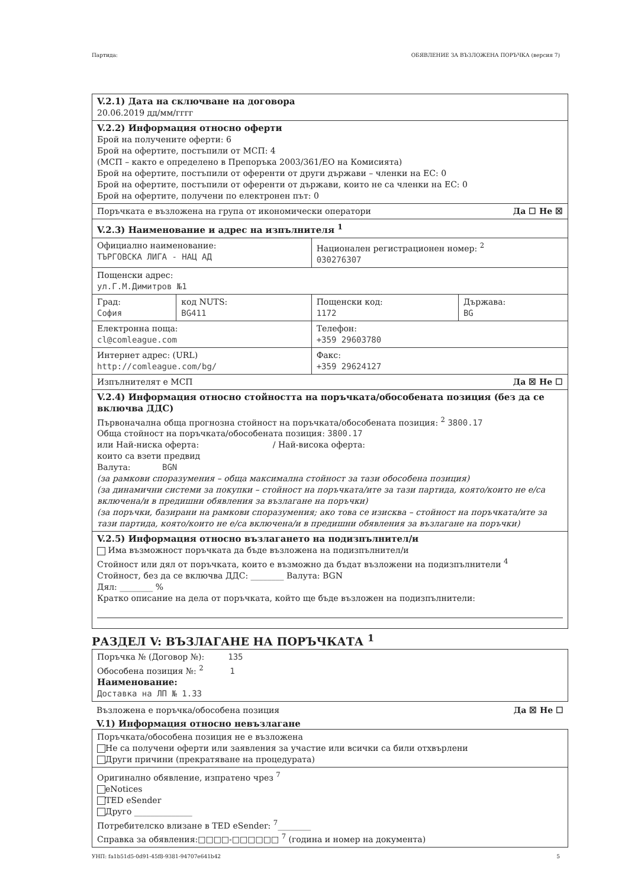Партида: ОБЯВЛЕНИЕ ЗА ВЪЗЛОЖЕНА ПОРЪЧКА (версия 7)
| V.2.1) Дата на сключване на договора 20.06.2019 дд/мм/гггг | | | |
| V.2.2) Информация относно оферти Брой на получените оферти: 6 Брой на офертите, постъпили от МСП: 4 (МСП – както е определено в Препоръка 2003/361/ЕО на Комисията) Брой на офертите, постъпили от оференти от други държави – членки на ЕС: 0 Брой на офертите, постъпили от оференти от държави, които не са членки на ЕС: 0 Брой на офертите, получени по електронен път: 0 | | | |
| Поръчката е възложена на група от икономически оператори Да ☐ Не ☒ | | | |
| V.2.3) Наименование и адрес на изпълнителя <sup>1</sup> | | | |
| Официално наименование: ТЪРГОВСКА ЛИГА - НАЦ АД | | Национален регистрационен номер: <sup>2</sup> 030276307 | |
| Пощенски адрес: ул.Г.М.Димитров №1 | | | |
| Град: София | код NUTS: BG411 | Пощенски код: 1172 | Държава: BG |
| Електронна поща: cl@comleague.com | | Телефон: +359 29603780 | |
| Интернет адрес: (URL) http://comleague.com/bg/ | | Факс: +359 29624127 | |
| Изпълнителят е МСП Да ☒ Не ☐ | | | |
| V.2.4) Информация относно стойността на поръчката/обособената позиция (без да се включва ДДС) Първоначална обща прогнозна стойност на поръчката/обособената позиция: <sup>2</sup> 3800.17 Обща стойност на поръчката/обособената позиция: 3800.17 или Най-ниска оферта: / Най-висока оферта: които са взети предвид Валута: BGN (за рамкови споразумения – обща максимална стойност за тази обособена позиция) (за динамични системи за покупки – стойност на поръчката/ите за тази партида, която/които не е/са включена/и в предишни обявления за възлагане на поръчки) (за поръчки, базирани на рамкови споразумения; ако това се изисква – стойност на поръчката/ите за тази партида, която/които не е/са включена/и в предишни обявления за възлагане на поръчки) | | | |
| V.2.5) Информация относно възлагането на подизпълнител/и Има възможност поръчката да бъде възложена на подизпълнител/и Стойност или дял от поръчката, които е възможно да бъдат възложени на подизпълнители <sup>4</sup> Стойност, без да се включва ДДС: ________ Валута: BGN Дял: ________ % Кратко описание на дела от поръчката, който ще бъде възложен на подизпълнители: | | | |
РАЗДЕЛ V: ВЪЗЛАГАНЕ НА ПОРЪЧКАТА <sup>1</sup>
| Поръчка № (Договор №): 135 Обособена позиция №: <sup>2</sup> 1 Наименование: Доставка на ЛП № 1.33 |
Възложена е поръчка/обособена позиция Да ☒ Не ☐
V.1) Информация относно невъзлагане
| Поръчката/обособена позиция не е възложена Не са получени оферти или заявления за участие или всички са били отхвърлени Други причини (прекратяване на процедурата) |
| Оригинално обявление, изпратено чрез <sup>7</sup> eNotices TED eSender Друго ______________ Потребителско влизане в TED eSender: <sup>7</sup>________ Справка за обявления:□□□□-□□□□□□ <sup>7</sup> (година и номер на документа) |
УНП: fa1b51d5-0d91-45f8-9381-94707e641b42 5